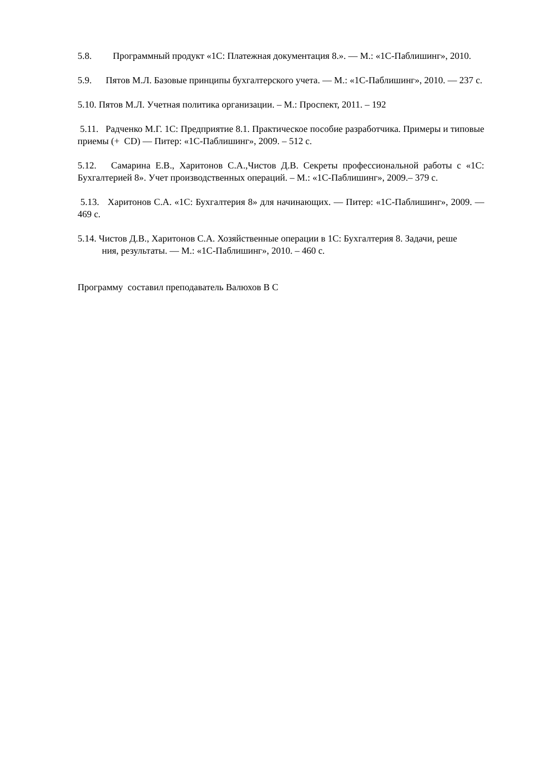5.8. Программный продукт «1С: Платежная документация 8.». — М.: «1С-Паблишинг», 2010.
5.9. Пятов М.Л. Базовые принципы бухгалтерского учета. — М.: «1С-Паблишинг», 2010. — 237 с.
5.10. Пятов М.Л. Учетная политика организации. – М.: Проспект, 2011. – 192
5.11. Радченко М.Г. 1С: Предприятие 8.1. Практическое пособие разработчика. Примеры и типовые приемы (+ CD) — Питер: «1С-Паблишинг», 2009. – 512 с.
5.12. Самарина Е.В., Харитонов С.А.,Чистов Д.В. Секреты профессиональной работы с «1С: Бухгалтерией 8». Учет производственных операций. – М.: «1С-Паблишинг», 2009.– 379 с.
5.13. Харитонов С.А. «1С: Бухгалтерия 8» для начинающих. — Питер: «1С-Паблишинг», 2009. — 469 с.
5.14. Чистов Д.В., Харитонов С.А. Хозяйственные операции в 1С: Бухгалтерия 8. Задачи, реше
ния, результаты. — М.: «1С-Паблишинг», 2010. – 460 с.
Программу составил преподаватель Валюхов В С